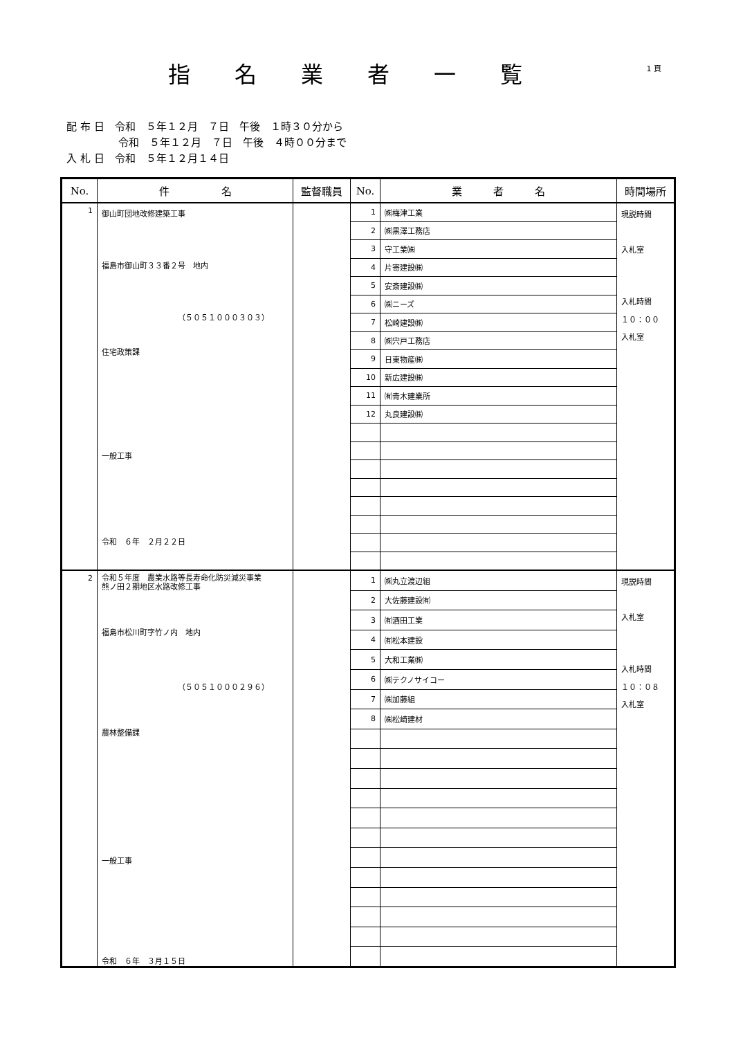指名業者一覧
1 頁
配 布 日　令和　５年１２月　７日　午後　１時３０分から
　　　　　令和　５年１２月　７日　午後　４時００分まで
入 札 日　令和　５年１２月１４日
| No. | 件 名 | 監督職員 | No. | 業 者 名 | 時間場所 |
| --- | --- | --- | --- | --- | --- |
| 1 | 御山町団地改修建築工事 福島市御山町３３番２号 地内 （５０５１０００３０３） 住宅政策課 一般工事 令和 ６年 ２月２２日 | | 1 | ㈱梅津工業 | 現説時間 入札室 入札時間 １０：００ 入札室 |
| | | | 2 | ㈱黒澤工務店 | |
| | | | 3 | 守工業㈱ | |
| | | | 4 | 片寄建設㈱ | |
| | | | 5 | 安斎建設㈱ | |
| | | | 6 | ㈱ニーズ | |
| | | | 7 | 松崎建設㈱ | |
| | | | 8 | ㈱宍戸工務店 | |
| | | | 9 | 日東物産㈱ | |
| | | | 10 | 新広建設㈱ | |
| | | | 11 | ㈲青木建業所 | |
| | | | 12 | 丸良建設㈱ | |
| 2 | 令和５年度 農業水路等長寿命化防災減災事業 熊ノ田２期地区水路改修工事 福島市松川町字竹ノ内 地内 （５０５１０００２９６） 農林整備課 一般工事 令和 ６年 ３月１５日 | | 1 | ㈱丸立渡辺組 | 現説時間 入札室 入札時間 １０：０８ 入札室 |
| | | | 2 | 大佐藤建設㈲ | |
| | | | 3 | ㈲酒田工業 | |
| | | | 4 | ㈲松本建設 | |
| | | | 5 | 大和工業㈱ | |
| | | | 6 | ㈱テクノサイコー | |
| | | | 7 | ㈱加藤組 | |
| | | | 8 | ㈱松崎建材 | |